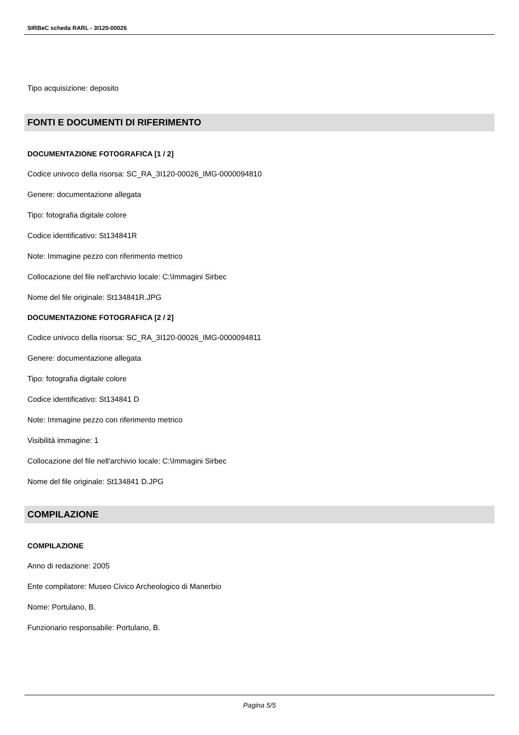SIRBeC scheda RARL - 3I120-00026
Tipo acquisizione: deposito
FONTI E DOCUMENTI DI RIFERIMENTO
DOCUMENTAZIONE FOTOGRAFICA [1 / 2]
Codice univoco della risorsa: SC_RA_3I120-00026_IMG-0000094810
Genere: documentazione allegata
Tipo: fotografia digitale colore
Codice identificativo: St134841R
Note: Immagine pezzo con riferimento metrico
Collocazione del file nell'archivio locale: C:\Immagini Sirbec
Nome del file originale: St134841R.JPG
DOCUMENTAZIONE FOTOGRAFICA [2 / 2]
Codice univoco della risorsa: SC_RA_3I120-00026_IMG-0000094811
Genere: documentazione allegata
Tipo: fotografia digitale colore
Codice identificativo: St134841 D
Note: Immagine pezzo con riferimento metrico
Visibilità immagine: 1
Collocazione del file nell'archivio locale: C:\Immagini Sirbec
Nome del file originale: St134841 D.JPG
COMPILAZIONE
COMPILAZIONE
Anno di redazione: 2005
Ente compilatore: Museo Civico Archeologico di Manerbio
Nome: Portulano, B.
Funzionario responsabile: Portulano, B.
Pagina 5/5